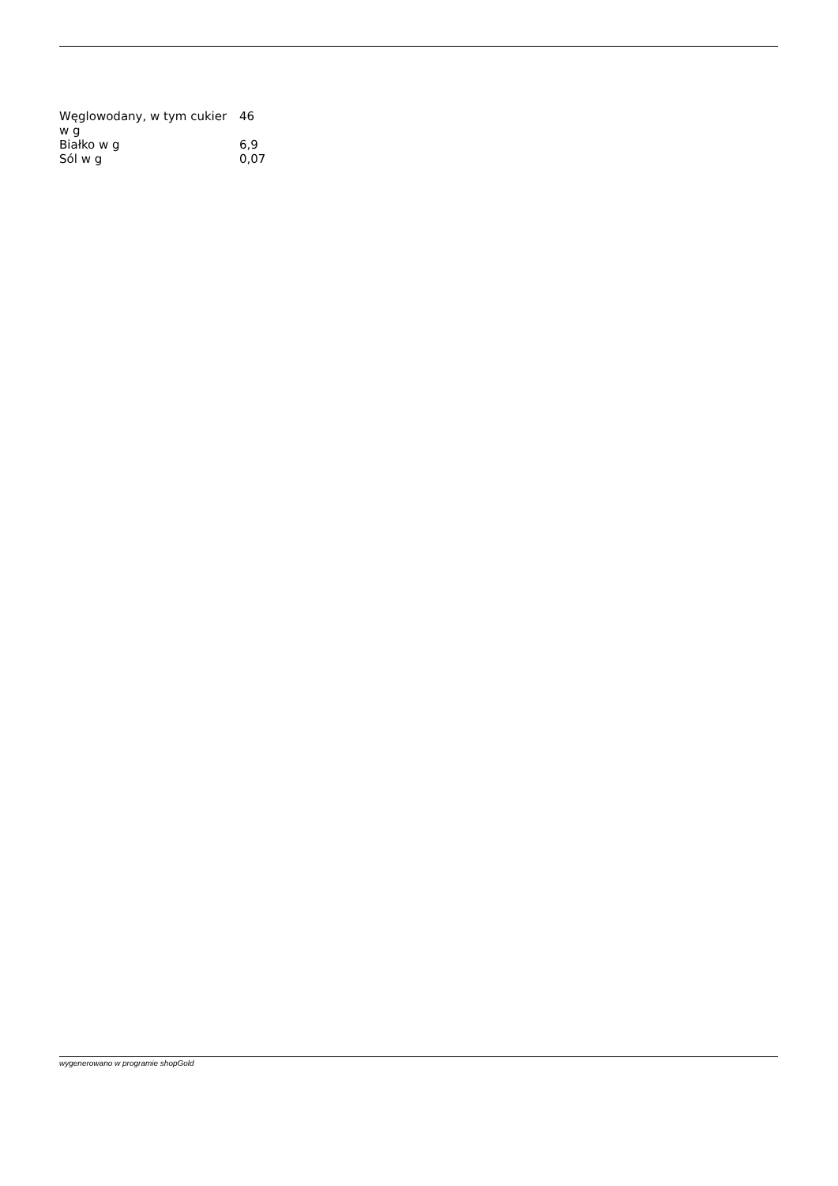| Węglowodany, w tym cukier w g | 46 |
| Białko w g | 6,9 |
| Sól w g | 0,07 |
wygenerowano w programie shopGold